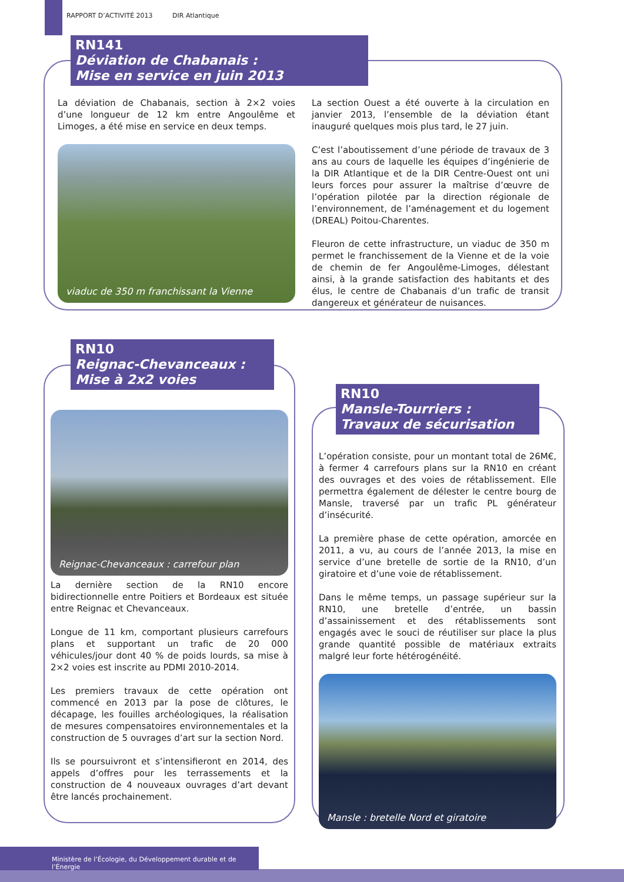RAPPORT D’ACTIVITÉ 2013 DIR Atlantique
RN141
Déviation de Chabanais :
Mise en service en juin 2013
La déviation de Chabanais, section à 2×2 voies d’une longueur de 12 km entre Angoulême et Limoges, a été mise en service en deux temps.
viaduc de 350 m franchissant la Vienne
La section Ouest a été ouverte à la circulation en janvier 2013, l’ensemble de la déviation étant inauguré quelques mois plus tard, le 27 juin.
C’est l’aboutissement d’une période de travaux de 3 ans au cours de laquelle les équipes d’ingénierie de la DIR Atlantique et de la DIR Centre-Ouest ont uni leurs forces pour assurer la maîtrise d’œuvre de l’opération pilotée par la direction régionale de l’environnement, de l’aménagement et du logement (DREAL) Poitou-Charentes.
Fleuron de cette infrastructure, un viaduc de 350 m permet le franchissement de la Vienne et de la voie de chemin de fer Angoulême-Limoges, délestant ainsi, à la grande satisfaction des habitants et des élus, le centre de Chabanais d’un trafic de transit dangereux et générateur de nuisances.
RN10
Reignac-Chevanceaux :
Mise à 2x2 voies
Reignac-Chevanceaux : carrefour plan
La dernière section de la RN10 encore bidirectionnelle entre Poitiers et Bordeaux est située entre Reignac et Chevanceaux.
Longue de 11 km, comportant plusieurs carrefours plans et supportant un trafic de 20 000 véhicules/jour dont 40 % de poids lourds, sa mise à 2×2 voies est inscrite au PDMI 2010-2014.
Les premiers travaux de cette opération ont commencé en 2013 par la pose de clôtures, le décapage, les fouilles archéologiques, la réalisation de mesures compensatoires environnementales et la construction de 5 ouvrages d’art sur la section Nord.
Ils se poursuivront et s’intensifieront en 2014, des appels d’offres pour les terrassements et la construction de 4 nouveaux ouvrages d’art devant être lancés prochainement.
RN10
Mansle-Tourriers :
Travaux de sécurisation
L’opération consiste, pour un montant total de 26M€, à fermer 4 carrefours plans sur la RN10 en créant des ouvrages et des voies de rétablissement. Elle permettra également de délester le centre bourg de Mansle, traversé par un trafic PL générateur d’insécurité.
La première phase de cette opération, amorcée en 2011, a vu, au cours de l’année 2013, la mise en service d’une bretelle de sortie de la RN10, d’un giratoire et d’une voie de rétablissement.
Dans le même temps, un passage supérieur sur la RN10, une bretelle d’entrée, un bassin d’assainissement et des rétablissements sont engagés avec le souci de réutiliser sur place la plus grande quantité possible de matériaux extraits malgré leur forte hétérogénéité.
Mansle : bretelle Nord et giratoire
Ministère de l’Écologie, du Développement durable et de l’Énergie